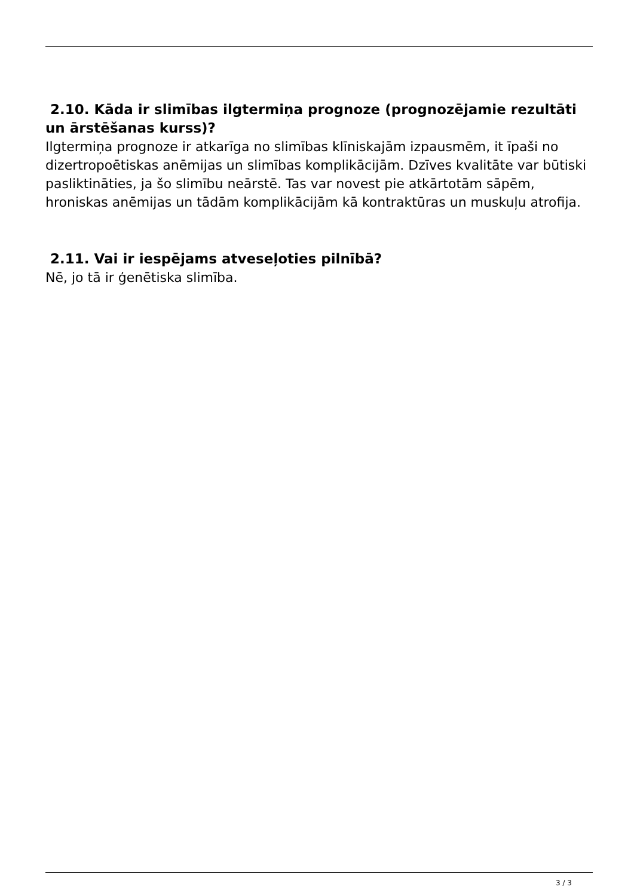2.10. Kāda ir slimības ilgtermiņa prognoze (prognozējamie rezultāti un ārstēšanas kurss)?
Ilgtermiņa prognoze ir atkarīga no slimības klīniskajām izpausmēm, it īpaši no dizertropoētiskas anēmijas un slimības komplikācijām. Dzīves kvalitāte var būtiski pasliktināties, ja šo slimību neārstē. Tas var novest pie atkārtotām sāpēm, hroniskas anēmijas un tādām komplikācijām kā kontraktūras un muskuļu atrofija.
2.11. Vai ir iespējams atveseļoties pilnībā?
Nē, jo tā ir ģenētiska slimība.
3 / 3